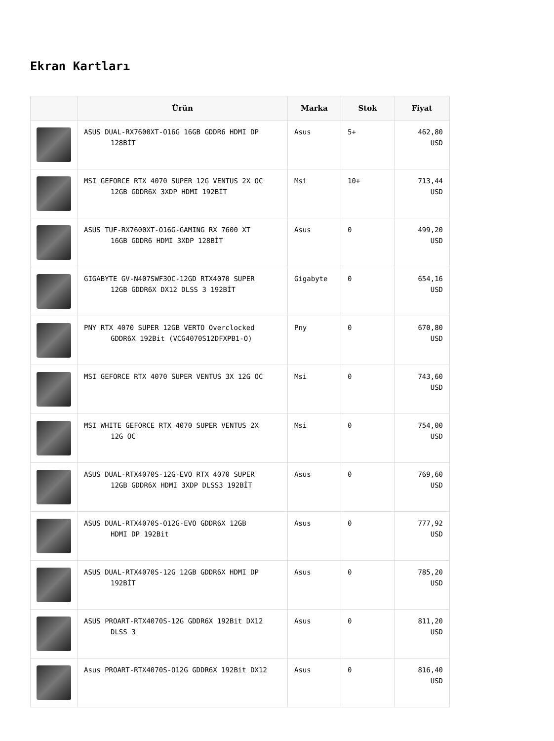Ekran Kartları
| | Ürün | Marka | Stok | Fiyat |
| --- | --- | --- | --- | --- |
| | ASUS DUAL-RX7600XT-O16G 16GB GDDR6 HDMI DP 128BİT | Asus | 5+ | 462,80 USD |
| | MSI GEFORCE RTX 4070 SUPER 12G VENTUS 2X OC 12GB GDDR6X 3XDP HDMI 192BİT | Msi | 10+ | 713,44 USD |
| | ASUS TUF-RX7600XT-O16G-GAMING RX 7600 XT 16GB GDDR6 HDMI 3XDP 128BİT | Asus | 0 | 499,20 USD |
| | GIGABYTE GV-N407SWF3OC-12GD RTX4070 SUPER 12GB GDDR6X DX12 DLSS 3 192BİT | Gigabyte | 0 | 654,16 USD |
| | PNY RTX 4070 SUPER 12GB VERTO Overclocked GDDR6X 192Bit (VCG4070S12DFXPB1-O) | Pny | 0 | 670,80 USD |
| | MSI GEFORCE RTX 4070 SUPER VENTUS 3X 12G OC | Msi | 0 | 743,60 USD |
| | MSI WHITE GEFORCE RTX 4070 SUPER VENTUS 2X 12G OC | Msi | 0 | 754,00 USD |
| | ASUS DUAL-RTX4070S-12G-EVO RTX 4070 SUPER 12GB GDDR6X HDMI 3XDP DLSS3 192BİT | Asus | 0 | 769,60 USD |
| | ASUS DUAL-RTX4070S-O12G-EVO GDDR6X 12GB HDMI DP 192Bit | Asus | 0 | 777,92 USD |
| | ASUS DUAL-RTX4070S-12G 12GB GDDR6X HDMI DP 192BİT | Asus | 0 | 785,20 USD |
| | ASUS PROART-RTX4070S-12G GDDR6X 192Bit DX12 DLSS 3 | Asus | 0 | 811,20 USD |
| | Asus PROART-RTX4070S-O12G GDDR6X 192Bit DX12 | Asus | 0 | 816,40 USD |